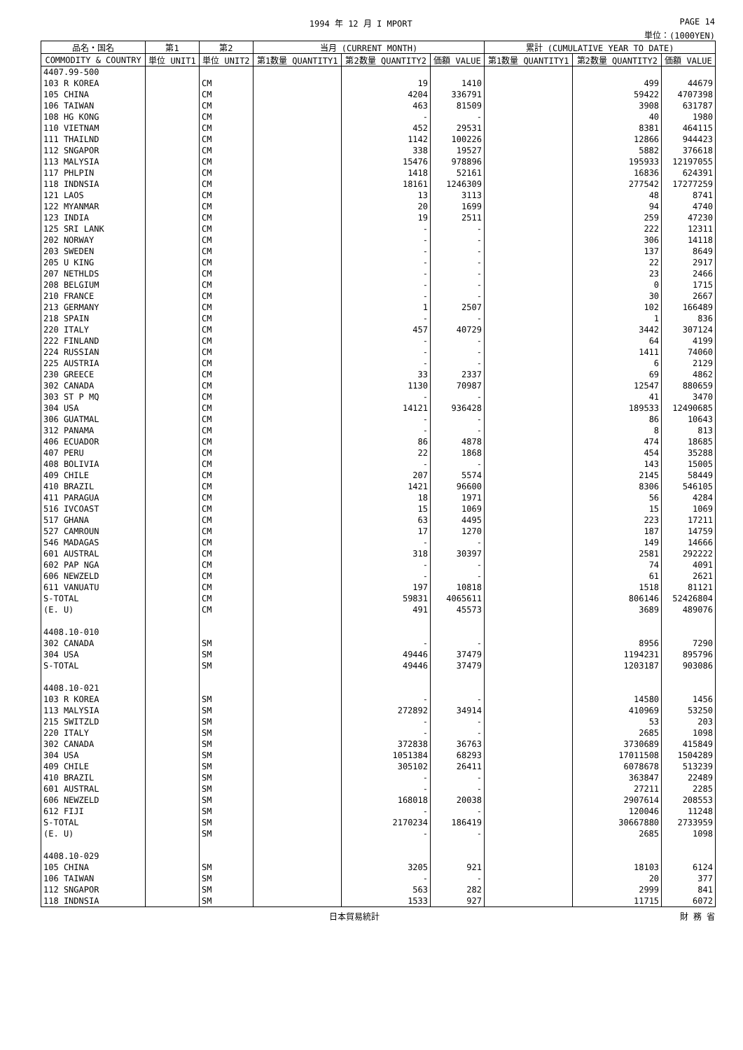1994 年 12 月 I MPORT PAGE 14
単位：(1000YEN)
| 品名・国名 | 第1 | 第2 | 当月 (CURRENT MONTH) | | | 累計 (CUMULATIVE YEAR TO DATE) | | |
| --- | --- | --- | --- | --- | --- | --- | --- | --- |
| COMMODITY & COUNTRY | 単位 UNIT1 | 単位 UNIT2 | 第1数量 QUANTITY1 | 第2数量 QUANTITY2 | 価額 VALUE | 第1数量 QUANTITY1 | 第2数量 QUANTITY2 | 価額 VALUE |
| 4407.99-500 | | | | | | | | |
| 103 R KOREA | | CM | | 19 | 1410 | | 499 | 44679 |
| 105 CHINA | | CM | | 4204 | 336791 | | 59422 | 4707398 |
| 106 TAIWAN | | CM | | 463 | 81509 | | 3908 | 631787 |
| 108 HG KONG | | CM | | - | - | | 40 | 1980 |
| 110 VIETNAM | | CM | | 452 | 29531 | | 8381 | 464115 |
| 111 THAILND | | CM | | 1142 | 100226 | | 12866 | 944423 |
| 112 SNGAPOR | | CM | | 338 | 19527 | | 5882 | 376618 |
| 113 MALYSIA | | CM | | 15476 | 978896 | | 195933 | 12197055 |
| 117 PHLPIN | | CM | | 1418 | 52161 | | 16836 | 624391 |
| 118 INDNSIA | | CM | | 18161 | 1246309 | | 277542 | 17277259 |
| 121 LAOS | | CM | | 13 | 3113 | | 48 | 8741 |
| 122 MYANMAR | | CM | | 20 | 1699 | | 94 | 4740 |
| 123 INDIA | | CM | | 19 | 2511 | | 259 | 47230 |
| 125 SRI LANK | | CM | | - | - | | 222 | 12311 |
| 202 NORWAY | | CM | | - | - | | 306 | 14118 |
| 203 SWEDEN | | CM | | - | - | | 137 | 8649 |
| 205 U KING | | CM | | - | - | | 22 | 2917 |
| 207 NETHLDS | | CM | | - | - | | 23 | 2466 |
| 208 BELGIUM | | CM | | - | - | | 0 | 1715 |
| 210 FRANCE | | CM | | - | - | | 30 | 2667 |
| 213 GERMANY | | CM | | 1 | 2507 | | 102 | 166489 |
| 218 SPAIN | | CM | | - | - | | 1 | 836 |
| 220 ITALY | | CM | | 457 | 40729 | | 3442 | 307124 |
| 222 FINLAND | | CM | | - | - | | 64 | 4199 |
| 224 RUSSIAN | | CM | | - | - | | 1411 | 74060 |
| 225 AUSTRIA | | CM | | - | - | | 6 | 2129 |
| 230 GREECE | | CM | | 33 | 2337 | | 69 | 4862 |
| 302 CANADA | | CM | | 1130 | 70987 | | 12547 | 880659 |
| 303 ST P MQ | | CM | | - | - | | 41 | 3470 |
| 304 USA | | CM | | 14121 | 936428 | | 189533 | 12490685 |
| 306 GUATMAL | | CM | | - | - | | 86 | 10643 |
| 312 PANAMA | | CM | | - | - | | 8 | 813 |
| 406 ECUADOR | | CM | | 86 | 4878 | | 474 | 18685 |
| 407 PERU | | CM | | 22 | 1868 | | 454 | 35288 |
| 408 BOLIVIA | | CM | | - | - | | 143 | 15005 |
| 409 CHILE | | CM | | 207 | 5574 | | 2145 | 58449 |
| 410 BRAZIL | | CM | | 1421 | 96600 | | 8306 | 546105 |
| 411 PARAGUA | | CM | | 18 | 1971 | | 56 | 4284 |
| 516 IVCOAST | | CM | | 15 | 1069 | | 15 | 1069 |
| 517 GHANA | | CM | | 63 | 4495 | | 223 | 17211 |
| 527 CAMROUN | | CM | | 17 | 1270 | | 187 | 14759 |
| 546 MADAGAS | | CM | | - | - | | 149 | 14666 |
| 601 AUSTRAL | | CM | | 318 | 30397 | | 2581 | 292222 |
| 602 PAP NGA | | CM | | - | - | | 74 | 4091 |
| 606 NEWZELD | | CM | | - | - | | 61 | 2621 |
| 611 VANUATU | | CM | | 197 | 10818 | | 1518 | 81121 |
| S-TOTAL | | CM | | 59831 | 4065611 | | 806146 | 52426804 |
| (E. U) | | CM | | 491 | 45573 | | 3689 | 489076 |
| 4408.10-010 | | | | | | | | |
| 302 CANADA | | SM | | - | - | | 8956 | 7290 |
| 304 USA | | SM | | 49446 | 37479 | | 1194231 | 895796 |
| S-TOTAL | | SM | | 49446 | 37479 | | 1203187 | 903086 |
| 4408.10-021 | | | | | | | | |
| 103 R KOREA | | SM | | - | - | | 14580 | 1456 |
| 113 MALYSIA | | SM | | 272892 | 34914 | | 410969 | 53250 |
| 215 SWITZLD | | SM | | - | - | | 53 | 203 |
| 220 ITALY | | SM | | - | - | | 2685 | 1098 |
| 302 CANADA | | SM | | 372838 | 36763 | | 3730689 | 415849 |
| 304 USA | | SM | | 1051384 | 68293 | | 17011508 | 1504289 |
| 409 CHILE | | SM | | 305102 | 26411 | | 6078678 | 513239 |
| 410 BRAZIL | | SM | | - | - | | 363847 | 22489 |
| 601 AUSTRAL | | SM | | - | - | | 27211 | 2285 |
| 606 NEWZELD | | SM | | 168018 | 20038 | | 2907614 | 208553 |
| 612 FIJI | | SM | | - | - | | 120046 | 11248 |
| S-TOTAL | | SM | | 2170234 | 186419 | | 30667880 | 2733959 |
| (E. U) | | SM | | - | - | | 2685 | 1098 |
| 4408.10-029 | | | | | | | | |
| 105 CHINA | | SM | | 3205 | 921 | | 18103 | 6124 |
| 106 TAIWAN | | SM | | - | - | | 20 | 377 |
| 112 SNGAPOR | | SM | | 563 | 282 | | 2999 | 841 |
| 118 INDNSIA | | SM | | 1533 | 927 | | 11715 | 6072 |
日本貿易統計 財 務 省